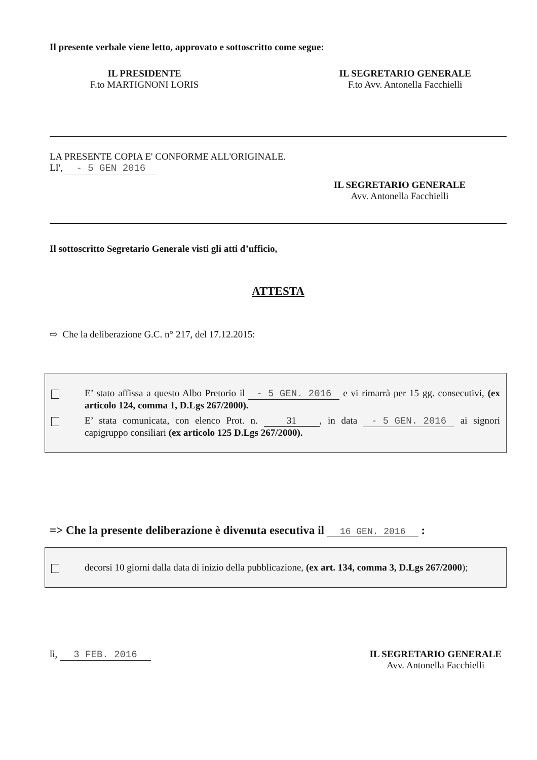Il presente verbale viene letto, approvato e sottoscritto come segue:
IL PRESIDENTE
F.to MARTIGNONI LORIS
IL SEGRETARIO GENERALE
F.to Avv. Antonella Facchielli
LA PRESENTE COPIA E' CONFORME ALL'ORIGINALE.
LI', - 5 GEN 2016
IL SEGRETARIO GENERALE
Avv. Antonella Facchielli
Il sottoscritto Segretario Generale visti gli atti d’ufficio,
ATTESTA
⇨ Che la deliberazione G.C. n° 217, del 17.12.2015:
E’ stato affissa a questo Albo Pretorio il - 5 GEN. 2016 e vi rimarrà per 15 gg. consecutivi, (ex articolo 124, comma 1, D.Lgs 267/2000).
E’ stata comunicata, con elenco Prot. n. 31, in data - 5 GEN. 2016 ai signori capigruppo consiliari (ex articolo 125 D.Lgs 267/2000).
=> Che la presente deliberazione è divenuta esecutiva il 16 GEN. 2016 :
decorsi 10 giorni dalla data di inizio della pubblicazione, (ex art. 134, comma 3, D.Lgs 267/2000);
lì, 3 FEB. 2016 IL SEGRETARIO GENERALE
Avv. Antonella Facchielli